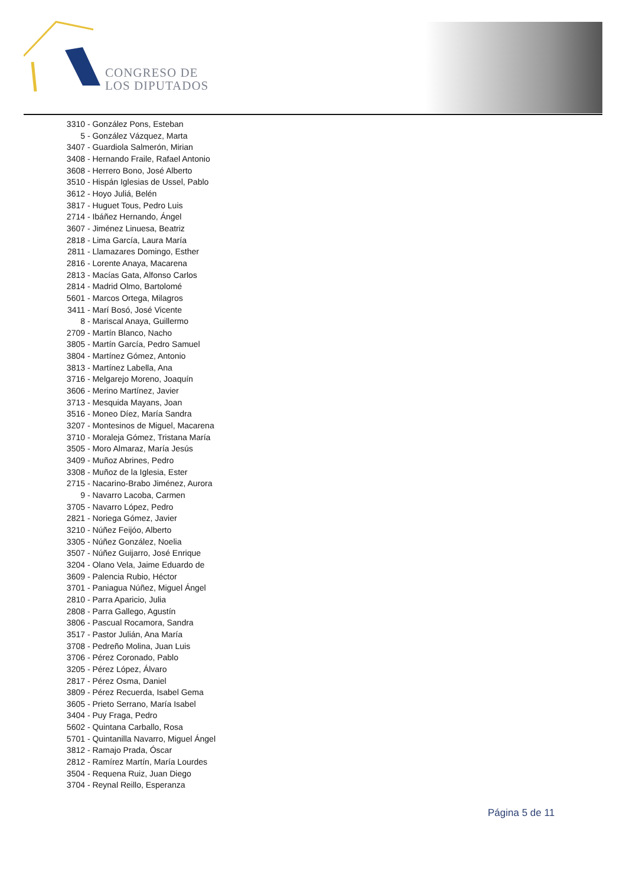CONGRESO DE
LOS DIPUTADOS
3310 - González Pons, Esteban
5 - González Vázquez, Marta
3407 - Guardiola Salmerón, Mirian
3408 - Hernando Fraile, Rafael Antonio
3608 - Herrero Bono, José Alberto
3510 - Hispán Iglesias de Ussel, Pablo
3612 - Hoyo Juliá, Belén
3817 - Huguet Tous, Pedro Luis
2714 - Ibáñez Hernando, Ángel
3607 - Jiménez Linuesa, Beatriz
2818 - Lima García, Laura María
2811 - Llamazares Domingo, Esther
2816 - Lorente Anaya, Macarena
2813 - Macías Gata, Alfonso Carlos
2814 - Madrid Olmo, Bartolomé
5601 - Marcos Ortega, Milagros
3411 - Marí Bosó, José Vicente
8 - Mariscal Anaya, Guillermo
2709 - Martín Blanco, Nacho
3805 - Martín García, Pedro Samuel
3804 - Martínez Gómez, Antonio
3813 - Martínez Labella, Ana
3716 - Melgarejo Moreno, Joaquín
3606 - Merino Martínez, Javier
3713 - Mesquida Mayans, Joan
3516 - Moneo Díez, María Sandra
3207 - Montesinos de Miguel, Macarena
3710 - Moraleja Gómez, Tristana María
3505 - Moro Almaraz, María Jesús
3409 - Muñoz Abrines, Pedro
3308 - Muñoz de la Iglesia, Ester
2715 - Nacarino-Brabo Jiménez, Aurora
9 - Navarro Lacoba, Carmen
3705 - Navarro López, Pedro
2821 - Noriega Gómez, Javier
3210 - Núñez Feijóo, Alberto
3305 - Núñez González, Noelia
3507 - Núñez Guijarro, José Enrique
3204 - Olano Vela, Jaime Eduardo de
3609 - Palencia Rubio, Héctor
3701 - Paniagua Núñez, Miguel Ángel
2810 - Parra Aparicio, Julia
2808 - Parra Gallego, Agustín
3806 - Pascual Rocamora, Sandra
3517 - Pastor Julián, Ana María
3708 - Pedreño Molina, Juan Luis
3706 - Pérez Coronado, Pablo
3205 - Pérez López, Álvaro
2817 - Pérez Osma, Daniel
3809 - Pérez Recuerda, Isabel Gema
3605 - Prieto Serrano, María Isabel
3404 - Puy Fraga, Pedro
5602 - Quintana Carballo, Rosa
5701 - Quintanilla Navarro, Miguel Ángel
3812 - Ramajo Prada, Óscar
2812 - Ramírez Martín, María Lourdes
3504 - Requena Ruiz, Juan Diego
3704 - Reynal Reillo, Esperanza
Página 5 de 11